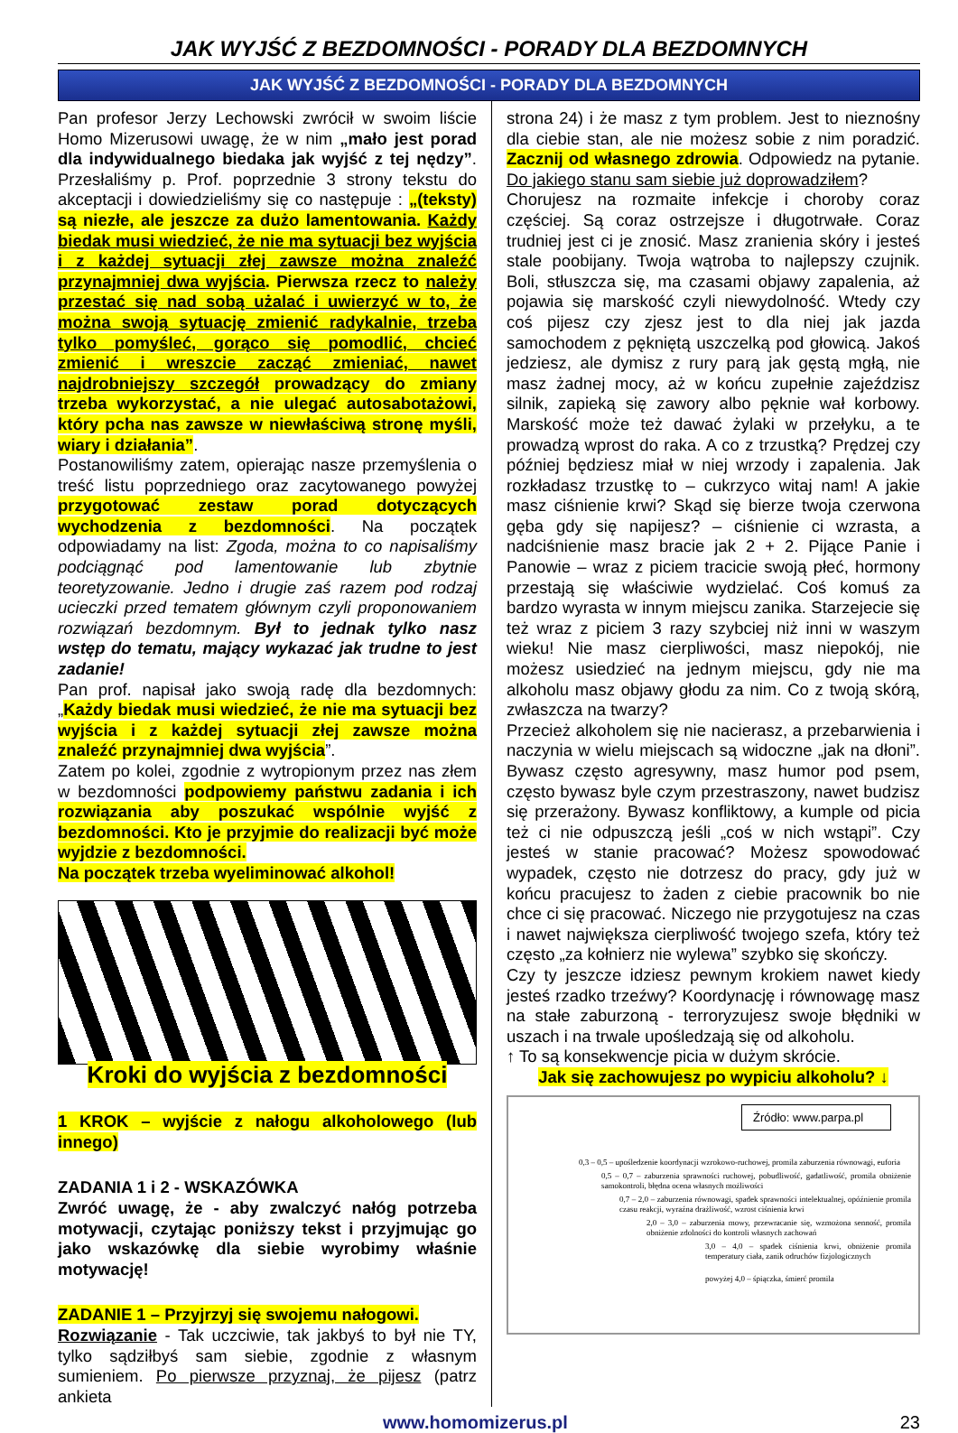JAK WYJŚĆ Z BEZDOMNOŚCI - PORADY DLA BEZDOMNYCH
JAK WYJŚĆ Z BEZDOMNOŚCI - PORADY DLA BEZDOMNYCH
Pan profesor Jerzy Lechowski zwrócił w swoim liście Homo Mizerusowi uwagę, że w nim „mało jest porad dla indywidualnego biedaka jak wyjść z tej nędzy”. Przesłaliśmy p. Prof. poprzednie 3 strony tekstu do akceptacji i dowiedzieliśmy się co następuje : „(teksty) są niezłe, ale jeszcze za dużo lamentowania. Każdy biedak musi wiedzieć, że nie ma sytuacji bez wyjścia i z każdej sytuacji złej zawsze można znaleźć przynajmniej dwa wyjścia. Pierwsza rzecz to należy przestać się nad sobą użalać i uwierzyć w to, że można swoją sytuację zmienić radykalnie, trzeba tylko pomyśleć, gorąco się pomodlić, chcieć zmienić i wreszcie zacząć zmieniać, nawet najdrobniejszy szczegół prowadzący do zmiany trzeba wykorzystać, a nie ulegać autosabotażowi, który pcha nas zawsze w niewłaściwą stronę myśli, wiary i działania”.
Postanowiliśmy zatem, opierając nasze przemyślenia o treść listu poprzedniego oraz zacytowanego powyżej przygotować zestaw porad dotyczących wychodzenia z bezdomności. Na początek odpowiadamy na list: Zgoda, można to co napisaliśmy podciągnąć pod lamentowanie lub zbytnie teoretyzowanie. Jedno i drugie zaś razem pod rodzaj ucieczki przed tematem głównym czyli proponowaniem rozwiązań bezdomnym. Był to jednak tylko nasz wstęp do tematu, mający wykazać jak trudne to jest zadanie!
Pan prof. napisał jako swoją radę dla bezdomnych: „Każdy biedak musi wiedzieć, że nie ma sytuacji bez wyjścia i z każdej sytuacji złej zawsze można znaleźć przynajmniej dwa wyjścia”.
Zatem po kolei, zgodnie z wytropionym przez nas złem w bezdomności podpowiemy państwu zadania i ich rozwiązania aby poszukać wspólnie wyjść z bezdomności. Kto je przyjmie do realizacji być może wyjdzie z bezdomności.
Na początek trzeba wyeliminować alkohol!
Kroki do wyjścia z bezdomności
1 KROK – wyjście z nałogu alkoholowego (lub innego)
ZADANIA 1 i 2 - WSKAZÓWKA
Zwróć uwagę, że - aby zwalczyć nałóg potrzeba motywacji, czytając poniższy tekst i przyjmując go jako wskazówkę dla siebie wyrobimy właśnie motywację!
ZADANIE 1 – Przyjrzyj się swojemu nałogowi.
Rozwiązanie - Tak uczciwie, tak jakbyś to był nie TY, tylko sądziłbyś sam siebie, zgodnie z własnym sumieniem. Po pierwsze przyznaj, że pijesz (patrz ankieta
strona 24) i że masz z tym problem. Jest to nieznośny dla ciebie stan, ale nie możesz sobie z nim poradzić. Zacznij od własnego zdrowia. Odpowiedz na pytanie. Do jakiego stanu sam siebie już doprowadziłem?
Chorujesz na rozmaite infekcje i choroby coraz częściej. Są coraz ostrzejsze i długotrwałe. Coraz trudniej jest ci je znosić. Masz zranienia skóry i jesteś stale poobijany. Twoja wątroba to najlepszy czujnik. Boli, stłuszcza się, ma czasami objawy zapalenia, aż pojawia się marskość czyli niewydolność. Wtedy czy coś pijesz czy zjesz jest to dla niej jak jazda samochodem z pękniętą uszczelką pod głowicą. Jakoś jedziesz, ale dymisz z rury parą jak gęstą mgłą, nie masz żadnej mocy, aż w końcu zupełnie zajeździsz silnik, zapieką się zawory albo pęknie wał korbowy. Marskość może też dawać żylaki w przełyku, a te prowadzą wprost do raka. A co z trzustką? Prędzej czy później będziesz miał w niej wrzody i zapalenia. Jak rozkładasz trzustkę to – cukrzyco witaj nam! A jakie masz ciśnienie krwi? Skąd się bierze twoja czerwona gęba gdy się napijesz? – ciśnienie ci wzrasta, a nadciśnienie masz bracie jak 2 + 2. Pijące Panie i Panowie – wraz z piciem tracicie swoją płeć, hormony przestają się właściwie wydzielać. Coś komuś za bardzo wyrasta w innym miejscu zanika. Starzejecie się też wraz z piciem 3 razy szybciej niż inni w waszym wieku! Nie masz cierpliwości, masz niepokój, nie możesz usiedzieć na jednym miejscu, gdy nie ma alkoholu masz objawy głodu za nim. Co z twoją skórą, zwłaszcza na twarzy?
Przecież alkoholem się nie nacierasz, a przebarwienia i naczynia w wielu miejscach są widoczne „jak na dłoni”. Bywasz często agresywny, masz humor pod psem, często bywasz byle czym przestraszony, nawet budzisz się przerażony. Bywasz konfliktowy, a kumple od picia też ci nie odpuszczą jeśli „coś w nich wstąpi”. Czy jesteś w stanie pracować? Możesz spowodować wypadek, często nie dotrzesz do pracy, gdy już w końcu pracujesz to żaden z ciebie pracownik bo nie chce ci się pracować. Niczego nie przygotujesz na czas i nawet największa cierpliwość twojego szefa, który też często „za kołnierz nie wylewa” szybko się skończy.
Czy ty jeszcze idziesz pewnym krokiem nawet kiedy jesteś rzadko trzeźwy? Koordynację i równowagę masz na stałe zaburzoną - terroryzujesz swoje błędniki w uszach i na trwale upośledzają się od alkoholu.
↑ To są konsekwencje picia w dużym skrócie.
Jak się zachowujesz po wypiciu alkoholu? ↓
Źródło: www.parpa.pl
0,3 – 0,5 – upośledzenie koordynacji wzrokowo-ruchowej, promila zaburzenia równowagi, euforia
0,5 – 0,7 – zaburzenia sprawności ruchowej, pobudliwość, gadatliwość, promila obniżenie samokontroli, błędna ocena własnych możliwości
0,7 – 2,0 – zaburzenia równowagi, spadek sprawności intelektualnej, opóźnienie promila czasu reakcji, wyraźna drażliwość, wzrost ciśnienia krwi
2,0 – 3,0 – zaburzenia mowy, przewracanie się, wzmożona senność, promila obniżenie zdolności do kontroli własnych zachowań
3,0 – 4,0 – spadek ciśnienia krwi, obniżenie promila temperatury ciała, zanik odruchów fizjologicznych
powyżej 4,0 – śpiączka, śmierć promila
www.homomizerus.pl 23